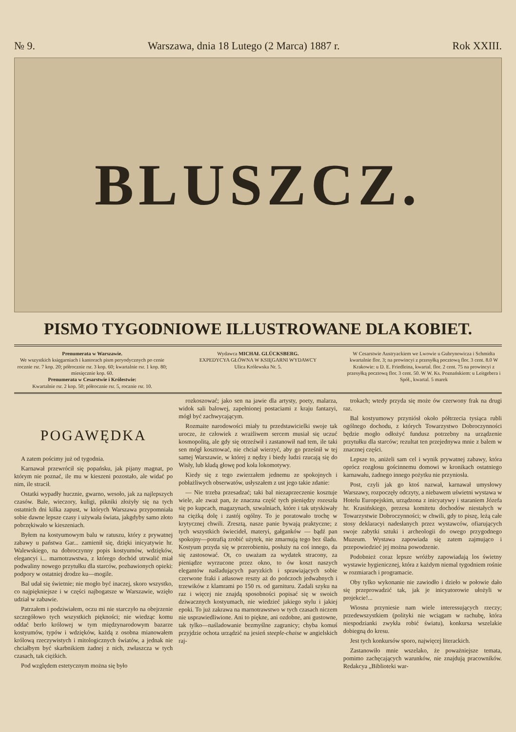№ 9. Warszawa, dnia 18 Lutego (2 Marca) 1887 r. Rok XXIII.
BLUSZCZ.
PISMO TYGODNIOWE ILLUSTROWANE DLA KOBIET.
Prenumerata w Warszawie.
We wszystkich księgarniach i kantorach pism peryodycznych po cenie rocznie rsr. 7 kop. 20; półrocznie rsr. 3 kop. 60; kwartalnie rsr. 1 kop. 80; miesięcznie kop. 60.
Prenumerata w Cesarstwie i Królestwie:
Kwartalnie rsr. 2 kop. 50; półrocznie rsr. 5, rocznie rsr. 10.
Wydawca MICHAŁ GLÜCKSBERG.
EXPEDYCYA GŁÓWNA W KSIĘGARNI WYDAWCY
Ulica Królewska Nr. 5.
W Cesarstwie Austryackiem we Lwowie u Gubrynowicza i Schmidta kwartalnie flor. 3; na prowincyi z przesyłką pocztową flor. 3 cent. 8.0 W Krakowie: u D. E. Friedleina, kwartal. flor. 2 cent. 75 na prowincyi z przesyłką pocztową flor. 3 cent. 50. W W. Ks. Poznańskiem: u Leitgebera i Spół., kwartal. 5 marek
POGAWĘDKA
A zatem pościmy już od tygodnia.
Karnawał przewrócił się popańsku, jak pijany magnat, po którym nie poznać, ile mu w kieszeni pozostało, ale widać po nim, ile stracił.
Ostatki wypadły hucznie, gwarno, wesoło, jak za najlepszych czasów. Bale, wieczory, kuligi, pikniki złożyły się na tych ostatnich dni kilka zapust, w których Warszawa przypomniała sobie dawne lepsze czasy i używała świata, jakgdyby samo złoto pobrzękiwało w kieszeniach.
Byłem na kostyumowym balu w ratuszu, który z prywatnej zabawy u państwa Gar... zamienił się, dzięki inicyatywie hr. Walewskiego, na dobroczynny popis kostyumów, wdzięków, elegancyi i... marnotrawstwa, z którego dochód utrwalić miał podwaliny nowego przytułku dla starców, pozbawionych opieki: podpory w ostatniej drodze ku—mogile.
Bal udał się świetnie; nie mogło być inaczej, skoro wszystko, co najpiękniejsze i w części najbogatsze w Warszawie, wzięło udział w zabawie.
Patrzałem i podziwiałem, oczu mi nie starczyło na obejrzenie szczegółowo tych wszystkich piękności; nie wiedząc komu oddać berło królowej w tym międzynarodowym bazarze kostyumów, typów i wdzięków, każdą z osobna mianowałem królową rzeczywistych i mitologicznych światów, a jednak nie chciałbym być skarbnikiem żadnej z nich, zwłaszcza w tych czasach, tak ciężkich.
Pod względem estetycznym można się było
rozkoszować; jako sen na jawie dla artysty, poety, malarza, widok sali balowej, zapełnionej postaciami z kraju fantazyi, mógł być zachwycającym.
Rozmaite narodowości miały tu przedstawicielki swoje tak urocze, że człowiek z wrażliwem sercem musiał się uczuć kosmopolitą, ale gdy się otrzeźwił i zastanowił nad tem, ile taki sen mógł kosztować, nie chciał wierzyć, aby go prześnił w tej samej Warszawie, w której z nędzy i biedy ludzi rzucają się do Wisły, lub kładą głowę pod koła lokomotywy.
Kiedy się z tego zwierzałem jednemu ze spokojnych i pobłażliwych obserwatów, usłyszałem z ust jego takie zdanie:
— Nie trzeba przesadzać; taki bal niezaprzeczenie kosztuje wiele, ale zważ pan, że znaczna część tych pieniędzy rozeszła się po kupcach, magazynach, szwalniach, które i tak utyskiwały na ciężką dolę i zastój ogólny. To je poratowało trochę w krytycznej chwili. Zresztą, nasze panie bywają praktyczne; z tych wszystkich świecideł, materyi, gałganków — bądź pan spokojny—potrafią zrobić użytek, nie zmarnują tego bez śladu. Kostyum przyda się w przerobieniu, posłuży na coś innego, da się zastosować. Ot, co uważam za wydatek stracony, za pieniądze wyrzucone przez okno, to ów koszt naszych elegantów naśladujących paryzkich i sprawiających sobie czerwone fraki i atłasowe reszty aż do pończoch jedwabnych i trzewików z klamrami po 150 rs. od garnituru. Zadali szyku na raz i więcej nie znajdą sposobności popisać się w swoich dziwacznych kostyumach, nie wiedzieć jakiego stylu i jakiej epoki. To już zakrawa na marnotrawstwo w tych czasach niczem nie usprawiedliwione. Ani to piękne, ani ozdobne, ani gustowne, tak tylko—naśladowanie bezmyślne zagranicy; chyba komuś przyjdzie ochota urządzić na jesień steeple-chaise w angielskich raj-
trokach; wtedy przyda się może ów czerwony frak na drugi raz.
Bal kostyumowy przyniósł około półtrzecia tysiąca rubli ogólnego dochodu, z których Towarzystwo Dobroczynności będzie mogło odłożyć fundusz potrzebny na urządzenie przytułku dla starców; rezultat ten przejednywa mnie z balem w znacznej części.
Lepsze to, aniżeli sam cel i wynik prywatnej zabawy, która oprócz rozgłosu gościnnemu domowi w kronikach ostatniego karnawału, żadnego innego pożytku nie przyniosła.
Post, czyli jak go ktoś nazwał, karnawał umysłowy Warszawy, rozpoczęły odczyty, a niebawem uświetni wystawa w Hotelu Europejskim, urządzona z inicyatywy i staraniem Józefa hr. Krasińskiego, prezesa komitetu dochodów niestałych w Towarzystwie Dobroczynności; w chwili, gdy to piszę, leżą całe stosy deklaracyi nadesłanych przez wystawców, ofiarujących swoje zabytki sztuki i archeologii do owego przygodnego Muzeum. Wystawa zapowiada się zatem zajmująco i przepowiedzieć jej można powodzenie.
Podobnież coraz lepsze wróżby zapowiadają los świetny wystawie hygienicznej, która z każdym niemal tygodniem rośnie w rozmiarach i programacie.
Oby tylko wykonanie nie zawiodło i dzieło w połowie dało się przeprowadzić tak, jak je inicyatorowie ułożyli w projekcie!...
Wiosna przyniesie nam wiele interessujących rzeczy; przedewszystkiem (polityki nie wciągam w rachubę, która niespodzianki zwykła robić światu), konkursa wszelakie dobiegną do kresu.
Jest tych konkursów sporo, najwięcej literackich.
Zastanowiło mnie wszelako, że poważniejsze temata, pomimo zachęcających warunków, nie znajdują pracowników. Redakcya „Biblioteki war-